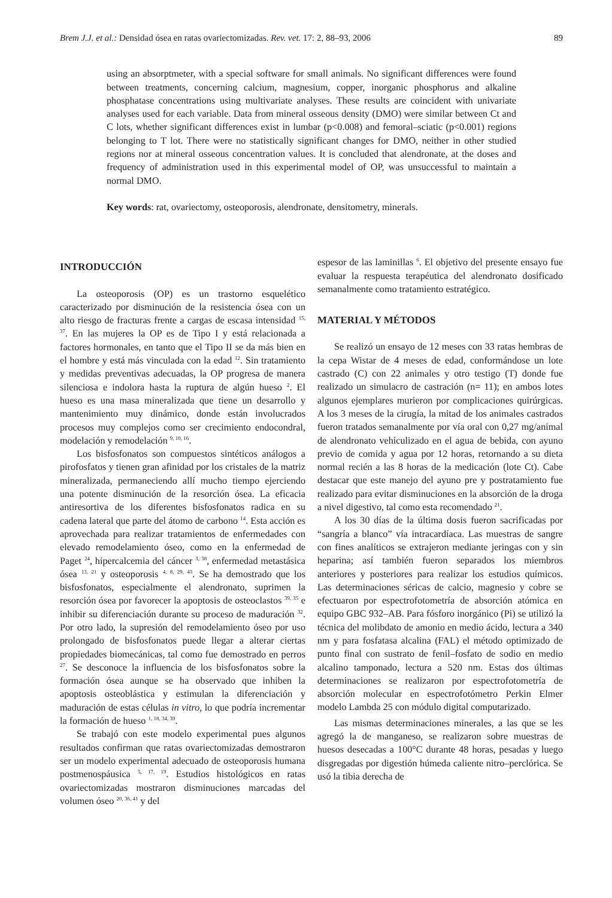Brem J.J. et al.: Densidad ósea en ratas ovariectomizadas. Rev. vet. 17: 2, 88–93, 2006 89
using an absorptmeter, with a special software for small animals. No significant differences were found between treatments, concerning calcium, magnesium, copper, inorganic phosphorus and alkaline phosphatase concentrations using multivariate analyses. These results are coincident with univariate analyses used for each variable. Data from mineral osseous density (DMO) were similar between Ct and C lots, whether significant differences exist in lumbar (p<0.008) and femoral–sciatic (p<0.001) regions belonging to T lot. There were no statistically significant changes for DMO, neither in other studied regions nor at mineral osseous concentration values. It is concluded that alendronate, at the doses and frequency of administration used in this experimental model of OP, was unsuccessful to maintain a normal DMO.
Key words: rat, ovariectomy, osteoporosis, alendronate, densitometry, minerals.
INTRODUCCIÓN
La osteoporosis (OP) es un trastorno esquelético caracterizado por disminución de la resistencia ósea con un alto riesgo de fracturas frente a cargas de escasa intensidad <sup>15, 37</sup>. En las mujeres la OP es de Tipo I y está relacionada a factores hormonales, en tanto que el Tipo II se da más bien en el hombre y está más vinculada con la edad <sup>12</sup>. Sin tratamiento y medidas preventivas adecuadas, la OP progresa de manera silenciosa e indolora hasta la ruptura de algún hueso <sup>2</sup>. El hueso es una masa mineralizada que tiene un desarrollo y mantenimiento muy dinámico, donde están involucrados procesos muy complejos como ser crecimiento endocondral, modelación y remodelación <sup>9, 10, 16</sup>.
Los bisfosfonatos son compuestos sintéticos análogos a pirofosfatos y tienen gran afinidad por los cristales de la matriz mineralizada, permaneciendo allí mucho tiempo ejerciendo una potente disminución de la resorción ósea. La eficacia antiresortiva de los diferentes bisfosfonatos radica en su cadena lateral que parte del átomo de carbono <sup>14</sup>. Esta acción es aprovechada para realizar tratamientos de enfermedades con elevado remodelamiento óseo, como en la enfermedad de Paget <sup>24</sup>, hipercalcemia del cáncer <sup>3, 38</sup>, enfermedad metastásica ósea <sup>13, 21</sup> y osteoporosis <sup>4, 8, 29, 43</sup>. Se ha demostrado que los bisfosfonatos, especialmente el alendronato, suprimen la resorción ósea por favorecer la apoptosis de osteoclastos <sup>39, 35</sup> e inhibir su diferenciación durante su proceso de maduración <sup>32</sup>. Por otro lado, la supresión del remodelamiento óseo por uso prolongado de bisfosfonatos puede llegar a alterar ciertas propiedades biomecánicas, tal como fue demostrado en perros <sup>27</sup>. Se desconoce la influencia de los bisfosfonatos sobre la formación ósea aunque se ha observado que inhiben la apoptosis osteoblástica y estimulan la diferenciación y maduración de estas células in vitro, lo que podría incrementar la formación de hueso <sup>1, 18, 34, 39</sup>.
Se trabajó con este modelo experimental pues algunos resultados confirman que ratas ovariectomizadas demostraron ser un modelo experimental adecuado de osteoporosis humana postmenospáusica <sup>5, 17, 19</sup>. Estudios histológicos en ratas ovariectomizadas mostraron disminuciones marcadas del volumen óseo <sup>20, 36, 41</sup> y del
espesor de las laminillas <sup>6</sup>. El objetivo del presente ensayo fue evaluar la respuesta terapéutica del alendronato dosificado semanalmente como tratamiento estratégico.
MATERIAL Y MÉTODOS
Se realizó un ensayo de 12 meses con 33 ratas hembras de la cepa Wistar de 4 meses de edad, conformándose un lote castrado (C) con 22 animales y otro testigo (T) donde fue realizado un simulacro de castración (n= 11); en ambos lotes algunos ejemplares murieron por complicaciones quirúrgicas. A los 3 meses de la cirugía, la mitad de los animales castrados fueron tratados semanalmente por vía oral con 0,27 mg/animal de alendronato vehiculizado en el agua de bebida, con ayuno previo de comida y agua por 12 horas, retornando a su dieta normal recién a las 8 horas de la medicación (lote Ct). Cabe destacar que este manejo del ayuno pre y postratamiento fue realizado para evitar disminuciones en la absorción de la droga a nivel digestivo, tal como esta recomendado <sup>21</sup>.
A los 30 días de la última dosis fueron sacrificadas por “sangría a blanco” vía intracardíaca. Las muestras de sangre con fines analíticos se extrajeron mediante jeringas con y sin heparina; así también fueron separados los miembros anteriores y posteriores para realizar los estudios químicos. Las determinaciones séricas de calcio, magnesio y cobre se efectuaron por espectrofotometría de absorción atómica en equipo GBC 932–AB. Para fósforo inorgánico (Pi) se utilizó la técnica del molibdato de amonio en medio ácido, lectura a 340 nm y para fosfatasa alcalina (FAL) el método optimizado de punto final con sustrato de fenil–fosfato de sodio en medio alcalino tamponado, lectura a 520 nm. Estas dos últimas determinaciones se realizaron por espectrofotometría de absorción molecular en espectrofotómetro Perkin Elmer modelo Lambda 25 con módulo digital computarizado.
Las mismas determinaciones minerales, a las que se les agregó la de manganeso, se realizaron sobre muestras de huesos desecadas a 100°C durante 48 horas, pesadas y luego disgregadas por digestión húmeda caliente nitro–perclórica. Se usó la tibia derecha de